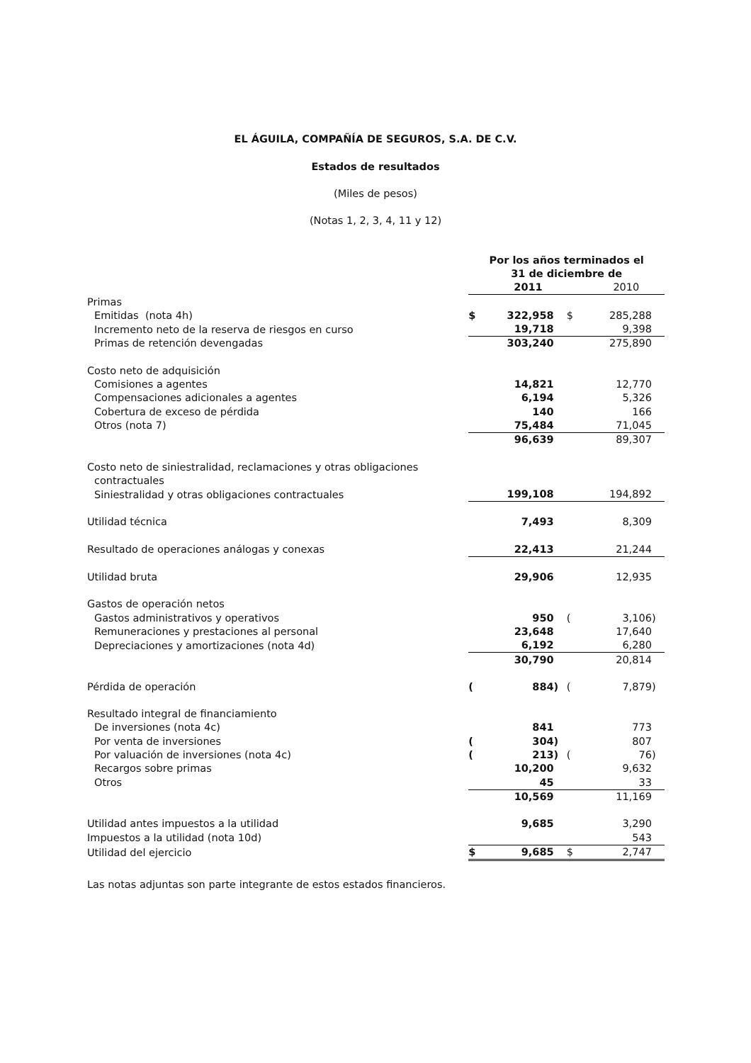EL ÁGUILA, COMPAÑÍA DE SEGUROS, S.A. DE C.V.
Estados de resultados
(Miles de pesos)
(Notas 1, 2, 3, 4, 11 y 12)
| | Por los años terminados el 31 de diciembre de | | | | | |
| | | 2011 | | | 2010 | |
| Primas | | | | | | |
| Emitidas (nota 4h) | $ | 322,958 | | $ | 285,288 | |
| Incremento neto de la reserva de riesgos en curso | | 19,718 | | | 9,398 | |
| Primas de retención devengadas | | 303,240 | | | 275,890 | |
| Costo neto de adquisición | | | | | | |
| Comisiones a agentes | | 14,821 | | | 12,770 | |
| Compensaciones adicionales a agentes | | 6,194 | | | 5,326 | |
| Cobertura de exceso de pérdida | | 140 | | | 166 | |
| Otros (nota 7) | | 75,484 | | | 71,045 | |
| | | 96,639 | | | 89,307 | |
| Costo neto de siniestralidad, reclamaciones y otras obligaciones | | | | | | |
| contractuales | | | | | | |
| Siniestralidad y otras obligaciones contractuales | | 199,108 | | | 194,892 | |
| Utilidad técnica | | 7,493 | | | 8,309 | |
| Resultado de operaciones análogas y conexas | | 22,413 | | | 21,244 | |
| Utilidad bruta | | 29,906 | | | 12,935 | |
| Gastos de operación netos | | | | | | |
| Gastos administrativos y operativos | | 950 | | ( | 3,106 | ) |
| Remuneraciones y prestaciones al personal | | 23,648 | | | 17,640 | |
| Depreciaciones y amortizaciones (nota 4d) | | 6,192 | | | 6,280 | |
| | | 30,790 | | | 20,814 | |
| Pérdida de operación | ( | 884 | ) | ( | 7,879 | ) |
| Resultado integral de financiamiento | | | | | | |
| De inversiones (nota 4c) | | 841 | | | 773 | |
| Por venta de inversiones | ( | 304 | ) | | 807 | |
| Por valuación de inversiones (nota 4c) | ( | 213 | ) | ( | 76 | ) |
| Recargos sobre primas | | 10,200 | | | 9,632 | |
| Otros | | 45 | | | 33 | |
| | | 10,569 | | | 11,169 | |
| Utilidad antes impuestos a la utilidad | | 9,685 | | | 3,290 | |
| Impuestos a la utilidad (nota 10d) | | | | | 543 | |
| Utilidad del ejercicio | $ | 9,685 | | $ | 2,747 | |
Las notas adjuntas son parte integrante de estos estados financieros.